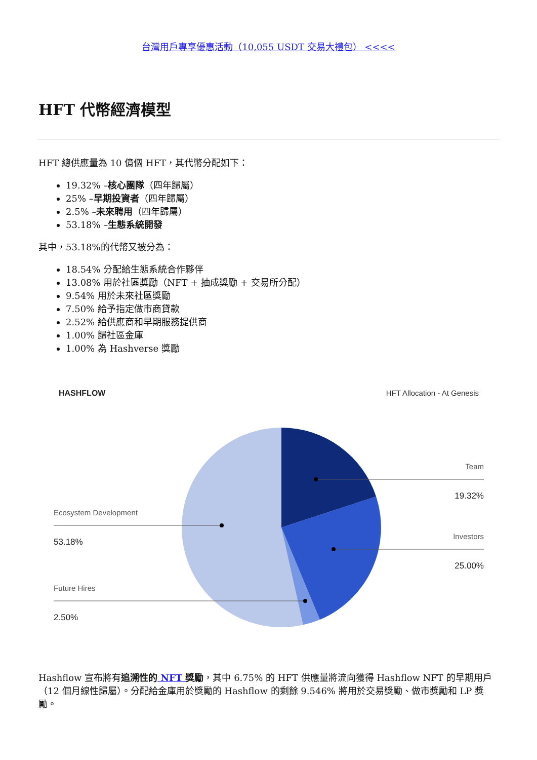台灣用戶專享優惠活動（10,055 USDT 交易大禮包） <<<<
HFT 代幣經濟模型
HFT 總供應量為 10 億個 HFT，其代幣分配如下：
19.32% –核心團隊（四年歸屬）
25% –早期投資者（四年歸屬）
2.5% –未來聘用（四年歸屬）
53.18% –生態系統開發
其中，53.18%的代幣又被分為：
18.54% 分配給生態系統合作夥伴
13.08% 用於社區獎勵（NFT + 抽成獎勵 + 交易所分配）
9.54% 用於未來社區獎勵
7.50% 給予指定做市商貸款
2.52% 給供應商和早期服務提供商
1.00% 歸社區金庫
1.00% 為 Hashverse 獎勵
HASHFLOW
HFT Allocation - At Genesis
Team
19.32%
Ecosystem Development
53.18%
Investors
25.00%
Future Hires
2.50%
Hashflow 宣布將有追溯性的 NFT 獎勵，其中 6.75% 的 HFT 供應量將流向獲得 Hashflow NFT 的早期用戶（12 個月線性歸屬）。分配給金庫用於獎勵的 Hashflow 的剩餘 9.546% 將用於交易獎勵、做市獎勵和 LP 獎勵。